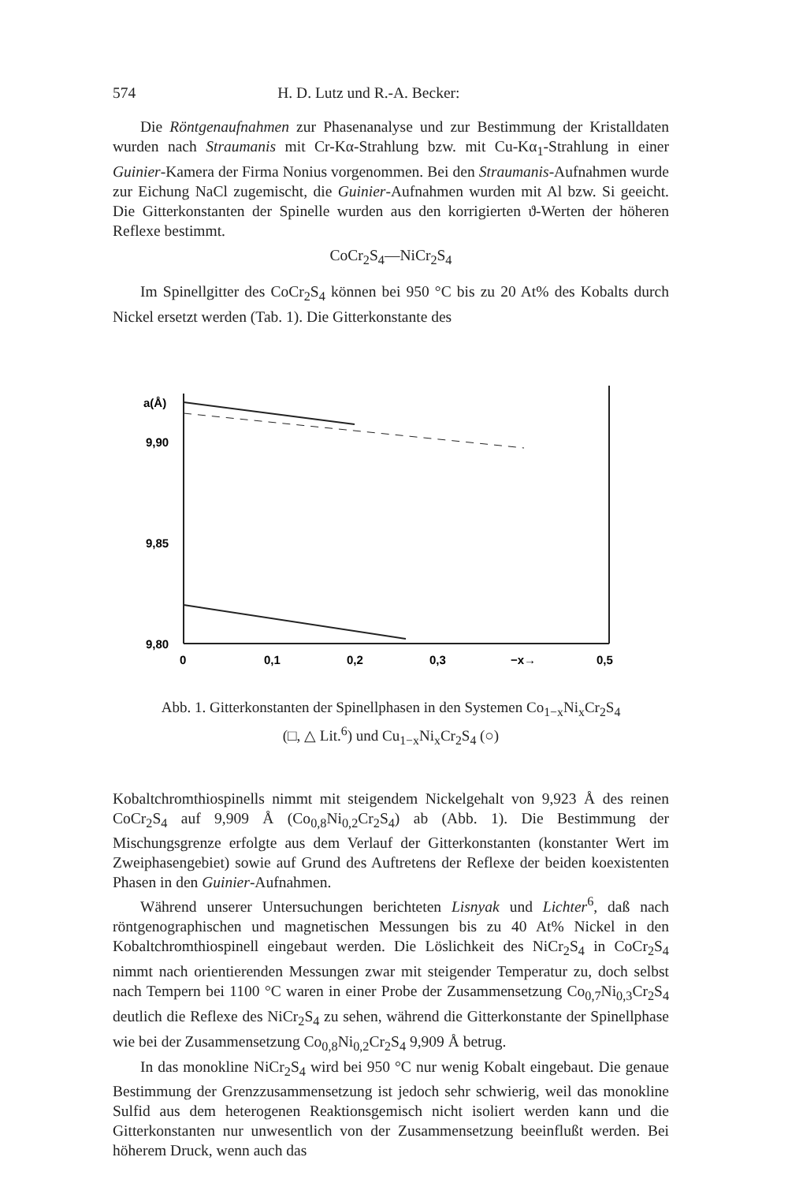574 H. D. Lutz und R.-A. Becker:
Die Röntgenaufnahmen zur Phasenanalyse und zur Bestimmung der Kristalldaten wurden nach Straumanis mit Cr-Kα-Strahlung bzw. mit Cu-Kα<sub>1</sub>-Strahlung in einer Guinier-Kamera der Firma Nonius vorgenommen. Bei den Straumanis-Aufnahmen wurde zur Eichung NaCl zugemischt, die Guinier-Aufnahmen wurden mit Al bzw. Si geeicht. Die Gitterkonstanten der Spinelle wurden aus den korrigierten ϑ-Werten der höheren Reflexe bestimmt.
CoCr<sub>2</sub>S<sub>4</sub>—NiCr<sub>2</sub>S<sub>4</sub>
Im Spinellgitter des CoCr<sub>2</sub>S<sub>4</sub> können bei 950 °C bis zu 20 At% des Kobalts durch Nickel ersetzt werden (Tab. 1). Die Gitterkonstante des
a(Å)
9,90
9,85
9,80
0
0,1
0,2
0,3
−x→
0,5
Abb. 1. Gitterkonstanten der Spinellphasen in den Systemen Co<sub>1−x</sub>Ni<sub>x</sub>Cr<sub>2</sub>S<sub>4</sub>
(□, △ Lit.<sup>6</sup>) und Cu<sub>1−x</sub>Ni<sub>x</sub>Cr<sub>2</sub>S<sub>4</sub> (○)
Kobaltchromthiospinells nimmt mit steigendem Nickelgehalt von 9,923 Å des reinen CoCr<sub>2</sub>S<sub>4</sub> auf 9,909 Å (Co<sub>0,8</sub>Ni<sub>0,2</sub>Cr<sub>2</sub>S<sub>4</sub>) ab (Abb. 1). Die Bestimmung der Mischungsgrenze erfolgte aus dem Verlauf der Gitterkonstanten (konstanter Wert im Zweiphasengebiet) sowie auf Grund des Auftretens der Reflexe der beiden koexistenten Phasen in den Guinier-Aufnahmen.
Während unserer Untersuchungen berichteten Lisnyak und Lichter<sup>6</sup>, daß nach röntgenographischen und magnetischen Messungen bis zu 40 At% Nickel in den Kobaltchromthiospinell eingebaut werden. Die Löslichkeit des NiCr<sub>2</sub>S<sub>4</sub> in CoCr<sub>2</sub>S<sub>4</sub> nimmt nach orientierenden Messungen zwar mit steigender Temperatur zu, doch selbst nach Tempern bei 1100 °C waren in einer Probe der Zusammensetzung Co<sub>0,7</sub>Ni<sub>0,3</sub>Cr<sub>2</sub>S<sub>4</sub> deutlich die Reflexe des NiCr<sub>2</sub>S<sub>4</sub> zu sehen, während die Gitterkonstante der Spinellphase wie bei der Zusammensetzung Co<sub>0,8</sub>Ni<sub>0,2</sub>Cr<sub>2</sub>S<sub>4</sub> 9,909 Å betrug.
In das monokline NiCr<sub>2</sub>S<sub>4</sub> wird bei 950 °C nur wenig Kobalt eingebaut. Die genaue Bestimmung der Grenzzusammensetzung ist jedoch sehr schwierig, weil das monokline Sulfid aus dem heterogenen Reaktionsgemisch nicht isoliert werden kann und die Gitterkonstanten nur unwesentlich von der Zusammensetzung beeinflußt werden. Bei höherem Druck, wenn auch das